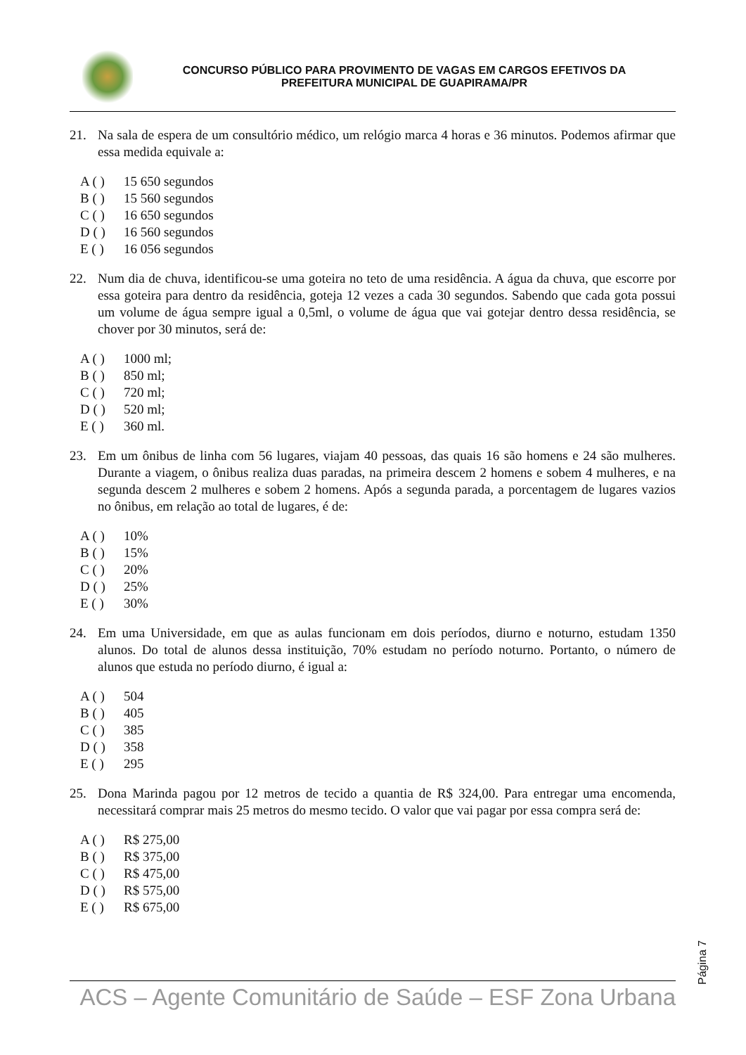CONCURSO PÚBLICO PARA PROVIMENTO DE VAGAS EM CARGOS EFETIVOS DA
PREFEITURA MUNICIPAL DE GUAPIRAMA/PR
21. Na sala de espera de um consultório médico, um relógio marca 4 horas e 36 minutos. Podemos afirmar que essa medida equivale a:
A ( ) 15 650 segundos
B ( ) 15 560 segundos
C ( ) 16 650 segundos
D ( ) 16 560 segundos
E ( ) 16 056 segundos
22. Num dia de chuva, identificou-se uma goteira no teto de uma residência. A água da chuva, que escorre por essa goteira para dentro da residência, goteja 12 vezes a cada 30 segundos. Sabendo que cada gota possui um volume de água sempre igual a 0,5ml, o volume de água que vai gotejar dentro dessa residência, se chover por 30 minutos, será de:
A ( ) 1000 ml;
B ( ) 850 ml;
C ( ) 720 ml;
D ( ) 520 ml;
E ( ) 360 ml.
23. Em um ônibus de linha com 56 lugares, viajam 40 pessoas, das quais 16 são homens e 24 são mulheres. Durante a viagem, o ônibus realiza duas paradas, na primeira descem 2 homens e sobem 4 mulheres, e na segunda descem 2 mulheres e sobem 2 homens. Após a segunda parada, a porcentagem de lugares vazios no ônibus, em relação ao total de lugares, é de:
A ( ) 10%
B ( ) 15%
C ( ) 20%
D ( ) 25%
E ( ) 30%
24. Em uma Universidade, em que as aulas funcionam em dois períodos, diurno e noturno, estudam 1350 alunos. Do total de alunos dessa instituição, 70% estudam no período noturno. Portanto, o número de alunos que estuda no período diurno, é igual a:
A ( ) 504
B ( ) 405
C ( ) 385
D ( ) 358
E ( ) 295
25. Dona Marinda pagou por 12 metros de tecido a quantia de R$ 324,00. Para entregar uma encomenda, necessitará comprar mais 25 metros do mesmo tecido. O valor que vai pagar por essa compra será de:
A ( ) R$ 275,00
B ( ) R$ 375,00
C ( ) R$ 475,00
D ( ) R$ 575,00
E ( ) R$ 675,00
Página 7
ACS – Agente Comunitário de Saúde – ESF Zona Urbana